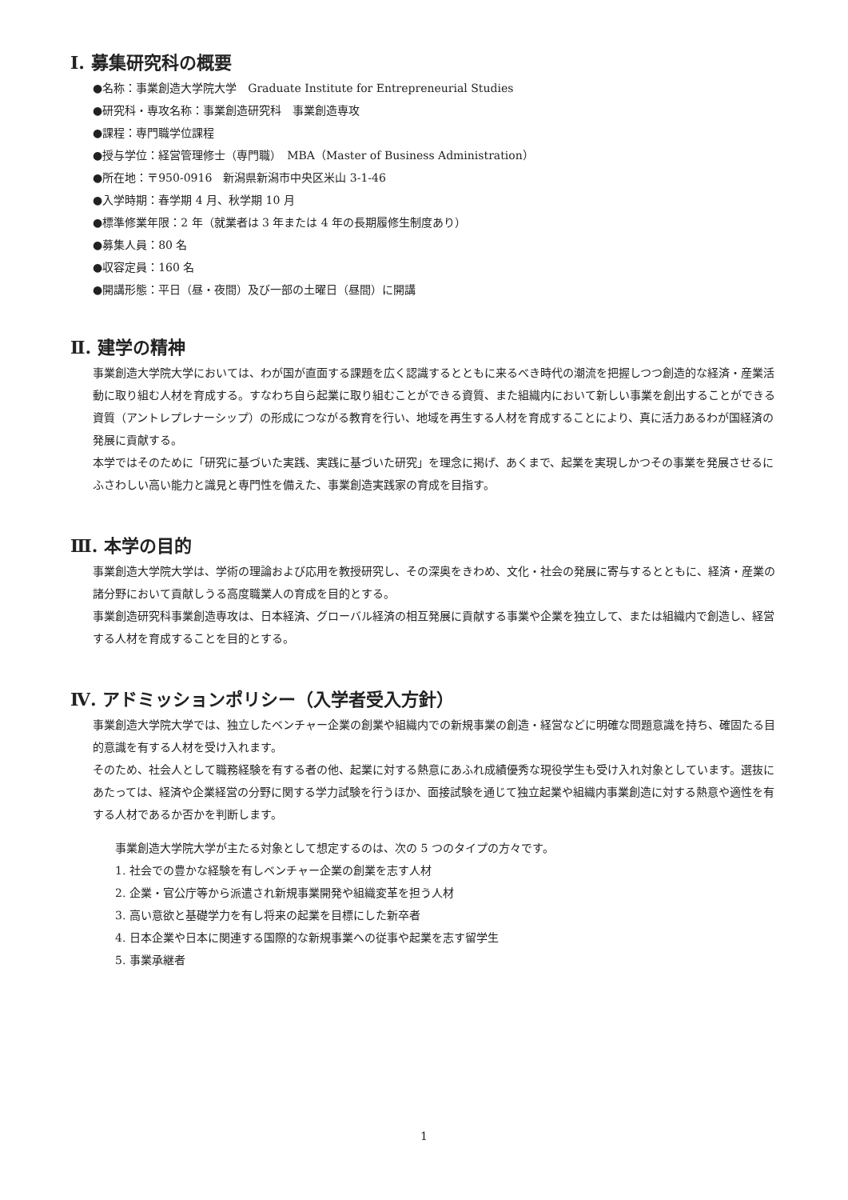Ⅰ. 募集研究科の概要
●名称：事業創造大学院大学　Graduate Institute for Entrepreneurial Studies
●研究科・専攻名称：事業創造研究科　事業創造専攻
●課程：専門職学位課程
●授与学位：経営管理修士（専門職）　MBA（Master of Business Administration）
●所在地：〒950-0916　新潟県新潟市中央区米山 3-1-46
●入学時期：春学期 4 月、秋学期 10 月
●標準修業年限：2 年（就業者は 3 年または 4 年の長期履修生制度あり）
●募集人員：80 名
●収容定員：160 名
●開講形態：平日（昼・夜間）及び一部の土曜日（昼間）に開講
Ⅱ. 建学の精神
事業創造大学院大学においては、わが国が直面する課題を広く認識するとともに来るべき時代の潮流を把握しつつ創造的な経済・産業活動に取り組む人材を育成する。すなわち自ら起業に取り組むことができる資質、また組織内において新しい事業を創出することができる資質（アントレプレナーシップ）の形成につながる教育を行い、地域を再生する人材を育成することにより、真に活力あるわが国経済の発展に貢献する。
本学ではそのために「研究に基づいた実践、実践に基づいた研究」を理念に掲げ、あくまで、起業を実現しかつその事業を発展させるにふさわしい高い能力と識見と専門性を備えた、事業創造実践家の育成を目指す。
Ⅲ. 本学の目的
事業創造大学院大学は、学術の理論および応用を教授研究し、その深奥をきわめ、文化・社会の発展に寄与するとともに、経済・産業の諸分野において貢献しうる高度職業人の育成を目的とする。
事業創造研究科事業創造専攻は、日本経済、グローバル経済の相互発展に貢献する事業や企業を独立して、または組織内で創造し、経営する人材を育成することを目的とする。
Ⅳ. アドミッションポリシー（入学者受入方針）
事業創造大学院大学では、独立したベンチャー企業の創業や組織内での新規事業の創造・経営などに明確な問題意識を持ち、確固たる目的意識を有する人材を受け入れます。
そのため、社会人として職務経験を有する者の他、起業に対する熱意にあふれ成績優秀な現役学生も受け入れ対象としています。選抜にあたっては、経済や企業経営の分野に関する学力試験を行うほか、面接試験を通じて独立起業や組織内事業創造に対する熱意や適性を有する人材であるか否かを判断します。
事業創造大学院大学が主たる対象として想定するのは、次の 5 つのタイプの方々です。
1. 社会での豊かな経験を有しベンチャー企業の創業を志す人材
2. 企業・官公庁等から派遣され新規事業開発や組織変革を担う人材
3. 高い意欲と基礎学力を有し将来の起業を目標にした新卒者
4. 日本企業や日本に関連する国際的な新規事業への従事や起業を志す留学生
5. 事業承継者
1